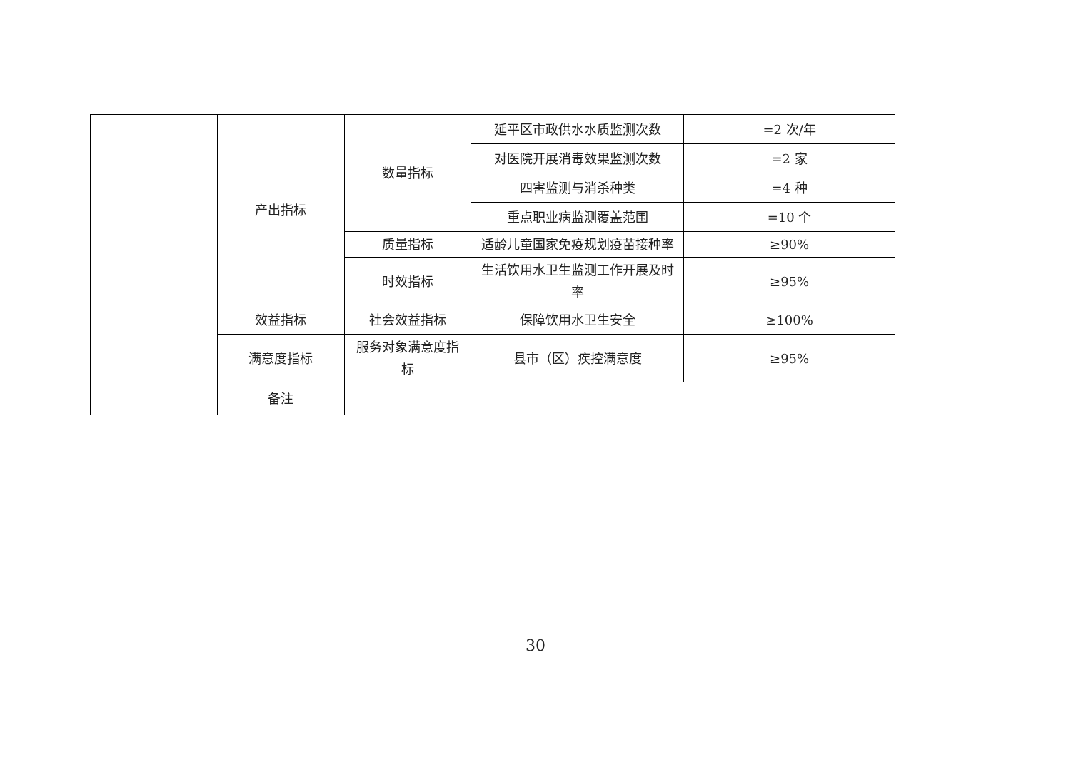| | 产出指标 | 数量指标 | 延平区市政供水水质监测次数 | =2 次/年 |
| | | | 对医院开展消毒效果监测次数 | =2 家 |
| | | | 四害监测与消杀种类 | =4 种 |
| | | | 重点职业病监测覆盖范围 | =10 个 |
| | | 质量指标 | 适龄儿童国家免疫规划疫苗接种率 | ≥90% |
| | | 时效指标 | 生活饮用水卫生监测工作开展及时率 | ≥95% |
| | 效益指标 | 社会效益指标 | 保障饮用水卫生安全 | ≥100% |
| | 满意度指标 | 服务对象满意度指标 | 县市（区）疾控满意度 | ≥95% |
| | 备注 | | | |
30